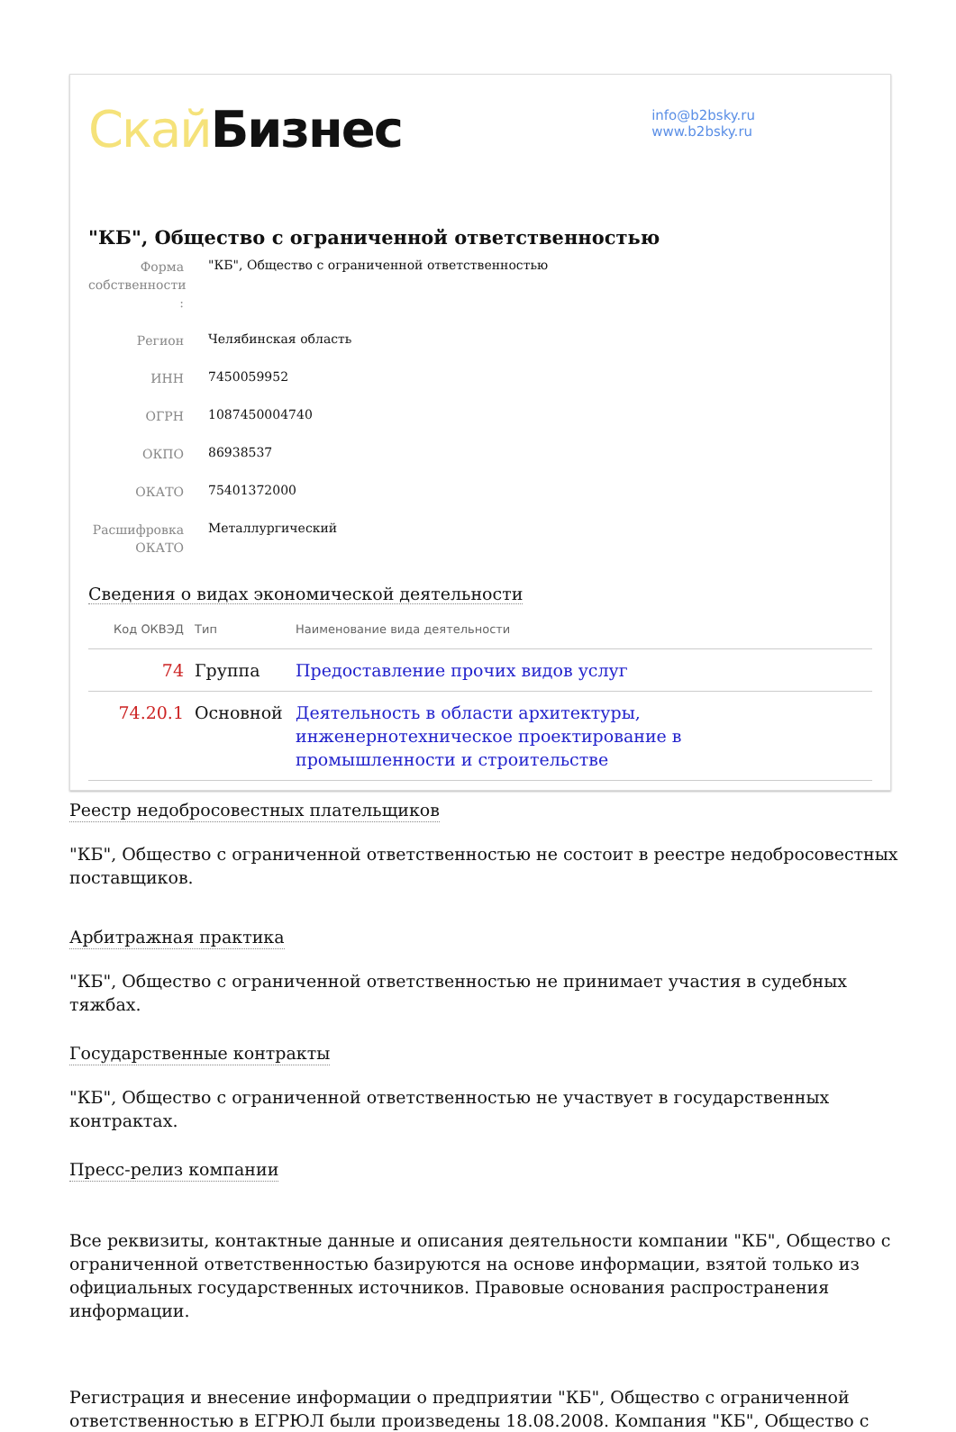Скай Бизнес
info@b2bsky.ru
www.b2bsky.ru
"КБ", Общество с ограниченной ответственностью
Форма собственности :
"КБ", Общество с ограниченной ответственностью
Регион
Челябинская область
ИНН
7450059952
ОГРН
1087450004740
ОКПО
86938537
ОКАТО
75401372000
Расшифровка ОКАТО
Металлургический
Сведения о видах экономической деятельности
| Код ОКВЭД | Тип | Наименование вида деятельности |
| --- | --- | --- |
| 74 | Группа | Предоставление прочих видов услуг |
| 74.20.1 | Основной | Деятельность в области архитектуры, инженернотехническое проектирование в промышленности и строительстве |
Реестр недобросовестных плательщиков
"КБ", Общество с ограниченной ответственностью не состоит в реестре недобросовестных поставщиков.
Арбитражная практика
"КБ", Общество с ограниченной ответственностью не принимает участия в судебных тяжбах.
Государственные контракты
"КБ", Общество с ограниченной ответственностью не участвует в государственных контрактах.
Пресс-релиз компании
Все реквизиты, контактные данные и описания деятельности компании "КБ", Общество с ограниченной ответственностью базируются на основе информации, взятой только из официальных государственных источников. Правовые основания распространения информации.
Регистрация и внесение информации о предприятии "КБ", Общество с ограниченной ответственностью в ЕГРЮЛ были произведены 18.08.2008. Компания "КБ", Общество с